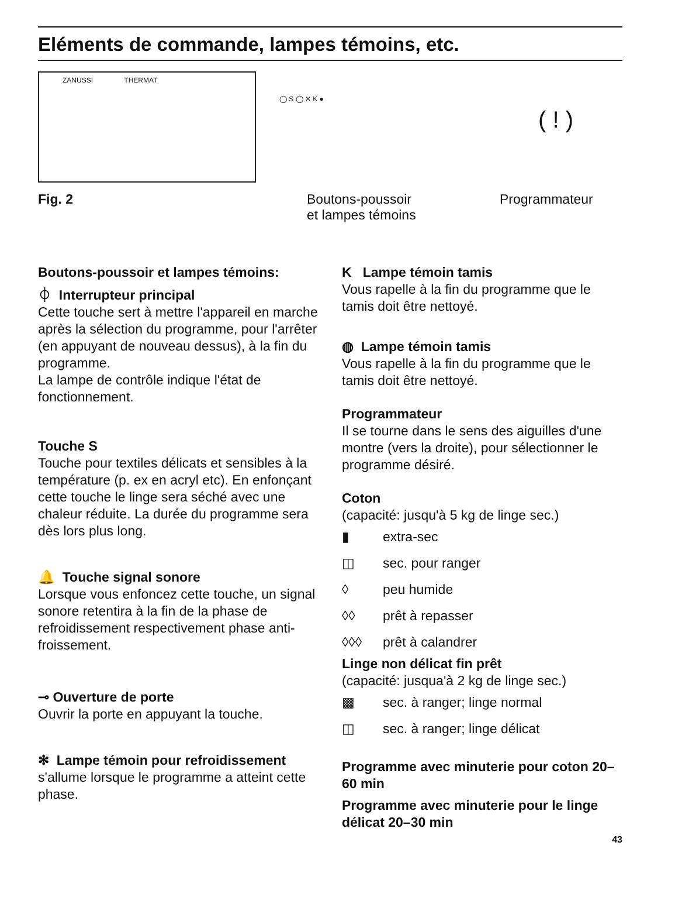Eléments de commande, lampes témoins, etc.
ZANUSSI THERMAT
◯ S ◯ ✕ K ●
( ! )
Fig. 2 Boutons-poussoir
et lampes témoins Programmateur
Boutons-poussoir et lampes témoins:
⏀ Interrupteur principal
Cette touche sert à mettre l'appareil en marche après la sélection du programme, pour l'arrêter (en appuyant de nouveau dessus), à la fin du programme.
La lampe de contrôle indique l'état de fonctionnement.
Touche S
Touche pour textiles délicats et sensibles à la température (p. ex en acryl etc). En enfonçant cette touche le linge sera séché avec une chaleur réduite. La durée du programme sera dès lors plus long.
🔔 Touche signal sonore
Lorsque vous enfoncez cette touche, un signal sonore retentira à la fin de la phase de refroidissement respectivement phase anti-froissement.
⊸ Ouverture de porte
Ouvrir la porte en appuyant la touche.
✻ Lampe témoin pour refroidissement
s'allume lorsque le programme a atteint cette phase.
K Lampe témoin tamis
Vous rapelle à la fin du programme que le tamis doit être nettoyé.
◍ Lampe témoin tamis
Vous rapelle à la fin du programme que le tamis doit être nettoyé.
Programmateur
Il se tourne dans le sens des aiguilles d'une montre (vers la droite), pour sélectionner le programme désiré.
Coton
(capacité: jusqu'à 5 kg de linge sec.)
▮ extra-sec
◫ sec. pour ranger
◊ peu humide
◊◊ prêt à repasser
◊◊◊ prêt à calandrer
Linge non délicat fin prêt
(capacité: jusqua'à 2 kg de linge sec.)
▩ sec. à ranger; linge normal
◫ sec. à ranger; linge délicat
Programme avec minuterie pour coton 20–60 min
Programme avec minuterie pour le linge délicat 20–30 min
43